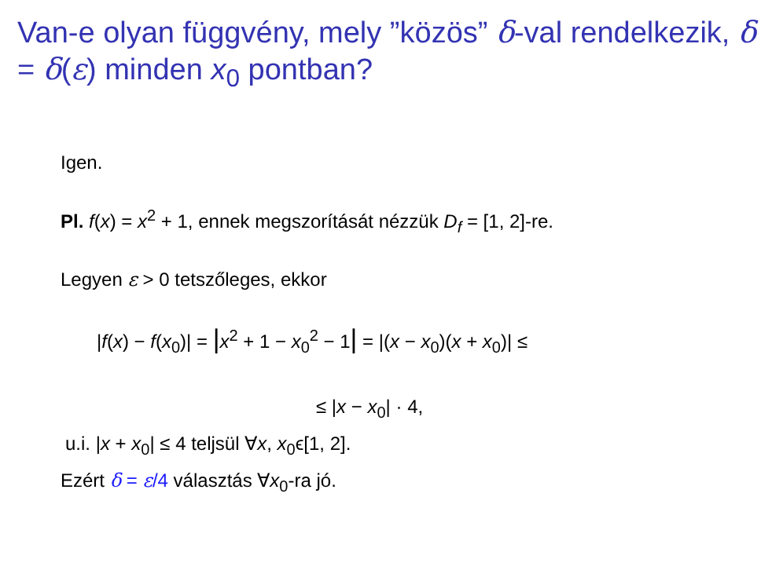Van-e olyan függvény, mely ”közös” δ-val rendelkezik, δ = δ(ε) minden x<sub>0</sub> pontban?
Igen.
Pl. f(x) = x<sup>2</sup> + 1, ennek megszorítását nézzük D<sub>f</sub> = [1, 2]-re.
Legyen ε > 0 tetszőleges, ekkor
|f(x) − f(x<sub>0</sub>)| = |x<sup>2</sup> + 1 − x<sub>0</sub><sup>2</sup> − 1| = |(x − x<sub>0</sub>)(x + x<sub>0</sub>)| ≤
≤ |x − x<sub>0</sub>| · 4,
u.i. |x + x<sub>0</sub>| ≤ 4 teljsül ∀x, x<sub>0</sub>ϵ[1, 2].
Ezért δ = ε/4 választás ∀x<sub>0</sub>-ra jó.